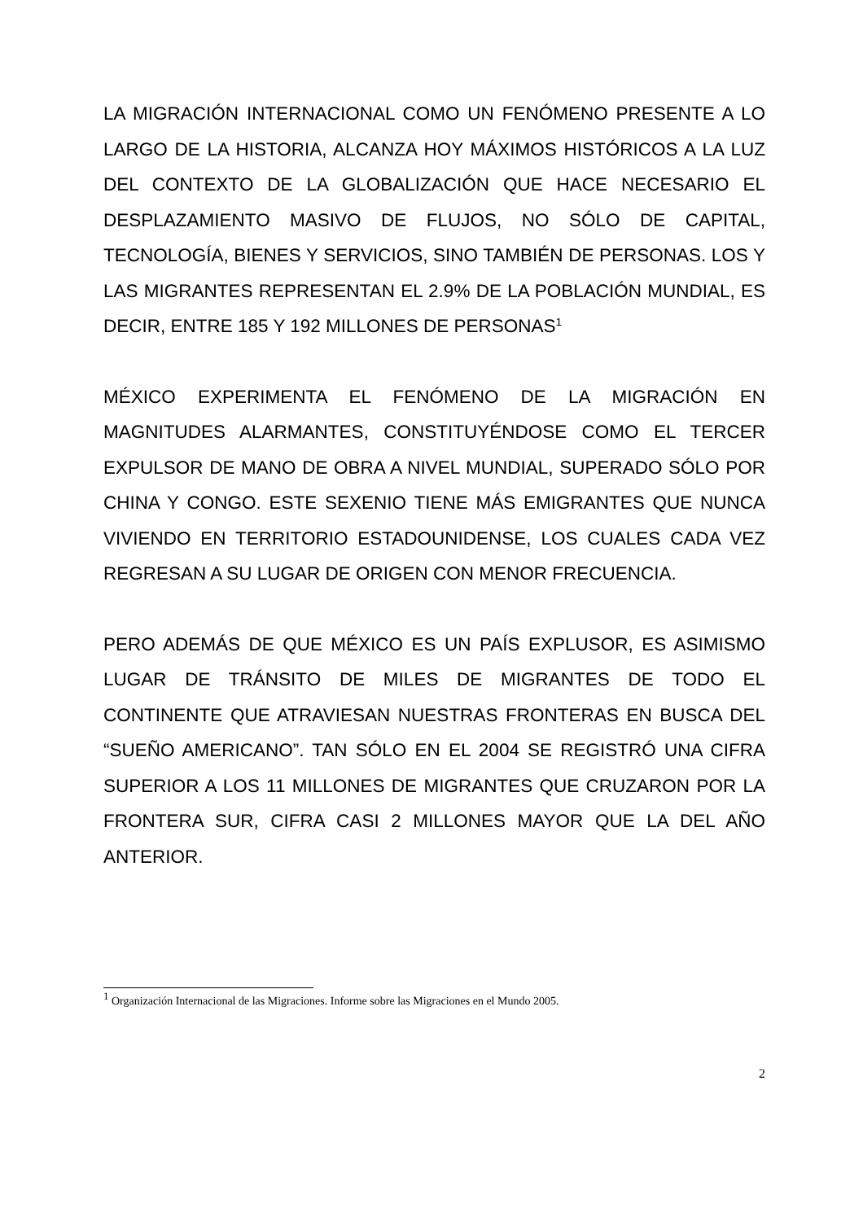LA MIGRACIÓN INTERNACIONAL COMO UN FENÓMENO PRESENTE A LO LARGO DE LA HISTORIA, ALCANZA HOY MÁXIMOS HISTÓRICOS A LA LUZ DEL CONTEXTO DE LA GLOBALIZACIÓN QUE HACE NECESARIO EL DESPLAZAMIENTO MASIVO DE FLUJOS, NO SÓLO DE CAPITAL, TECNOLOGÍA, BIENES Y SERVICIOS, SINO TAMBIÉN DE PERSONAS. LOS Y LAS MIGRANTES REPRESENTAN EL 2.9% DE LA POBLACIÓN MUNDIAL, ES DECIR, ENTRE 185 Y 192 MILLONES DE PERSONAS<sup>1</sup>
MÉXICO EXPERIMENTA EL FENÓMENO DE LA MIGRACIÓN EN MAGNITUDES ALARMANTES, CONSTITUYÉNDOSE COMO EL TERCER EXPULSOR DE MANO DE OBRA A NIVEL MUNDIAL, SUPERADO SÓLO POR CHINA Y CONGO. ESTE SEXENIO TIENE MÁS EMIGRANTES QUE NUNCA VIVIENDO EN TERRITORIO ESTADOUNIDENSE, LOS CUALES CADA VEZ REGRESAN A SU LUGAR DE ORIGEN CON MENOR FRECUENCIA.
PERO ADEMÁS DE QUE MÉXICO ES UN PAÍS EXPLUSOR, ES ASIMISMO LUGAR DE TRÁNSITO DE MILES DE MIGRANTES DE TODO EL CONTINENTE QUE ATRAVIESAN NUESTRAS FRONTERAS EN BUSCA DEL “SUEÑO AMERICANO”. TAN SÓLO EN EL 2004 SE REGISTRÓ UNA CIFRA SUPERIOR A LOS 11 MILLONES DE MIGRANTES QUE CRUZARON POR LA FRONTERA SUR, CIFRA CASI 2 MILLONES MAYOR QUE LA DEL AÑO ANTERIOR.
<sup>1</sup> Organización Internacional de las Migraciones. Informe sobre las Migraciones en el Mundo 2005.
2